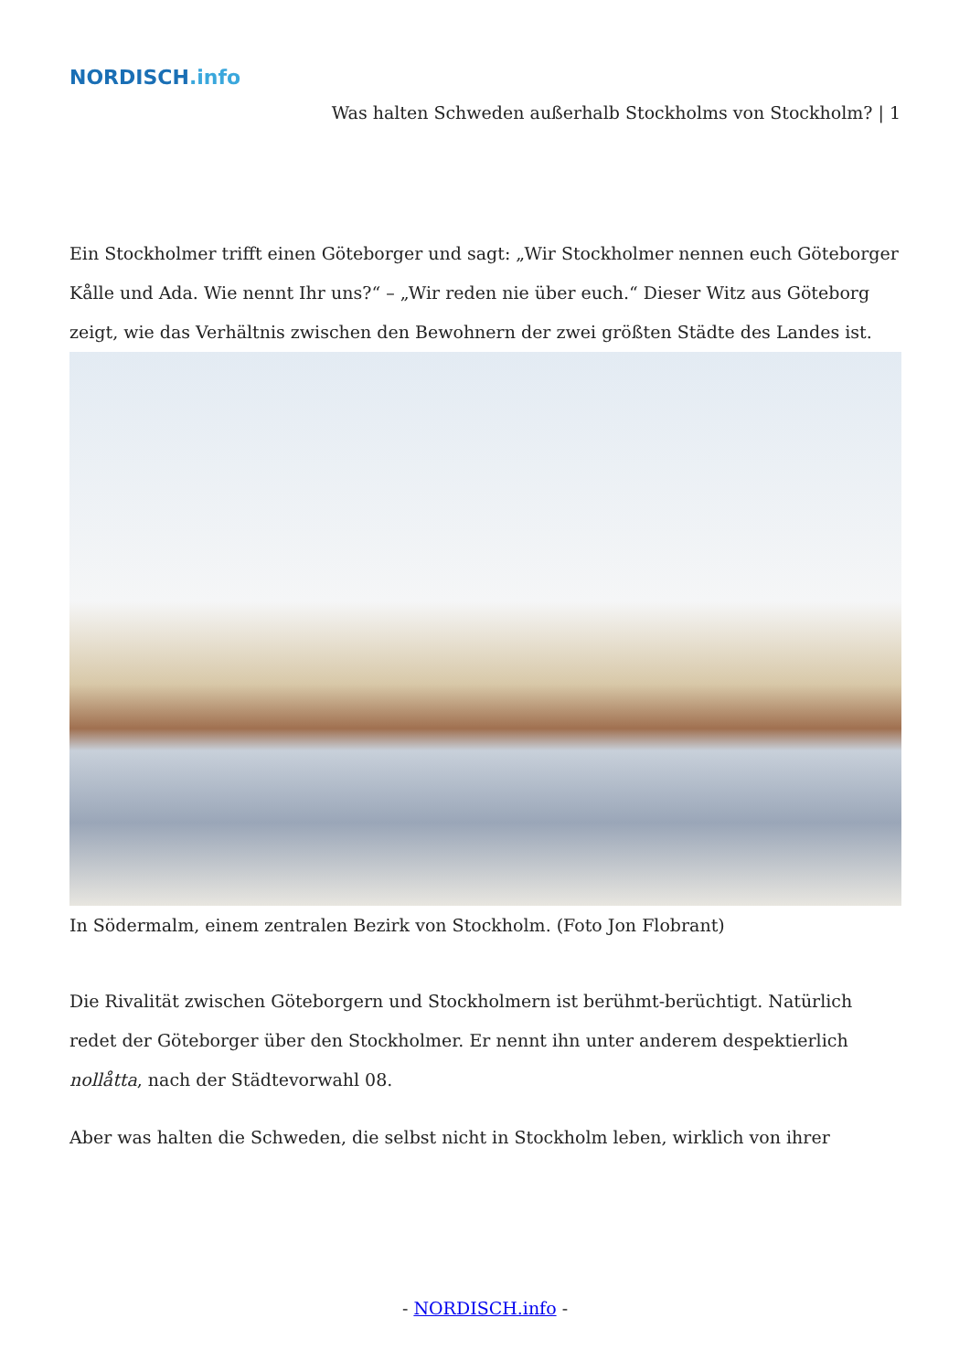NORDISCH.info
Was halten Schweden außerhalb Stockholms von Stockholm? | 1
Ein Stockholmer trifft einen Göteborger und sagt: „Wir Stockholmer nennen euch Göteborger Kålle und Ada. Wie nennt Ihr uns?“ – „Wir reden nie über euch.“ Dieser Witz aus Göteborg zeigt, wie das Verhältnis zwischen den Bewohnern der zwei größten Städte des Landes ist.
In Södermalm, einem zentralen Bezirk von Stockholm. (Foto Jon Flobrant)
Die Rivalität zwischen Göteborgern und Stockholmern ist berühmt-berüchtigt. Natürlich redet der Göteborger über den Stockholmer. Er nennt ihn unter anderem despektierlich nollåtta, nach der Städtevorwahl 08.
Aber was halten die Schweden, die selbst nicht in Stockholm leben, wirklich von ihrer
- NORDISCH.info -